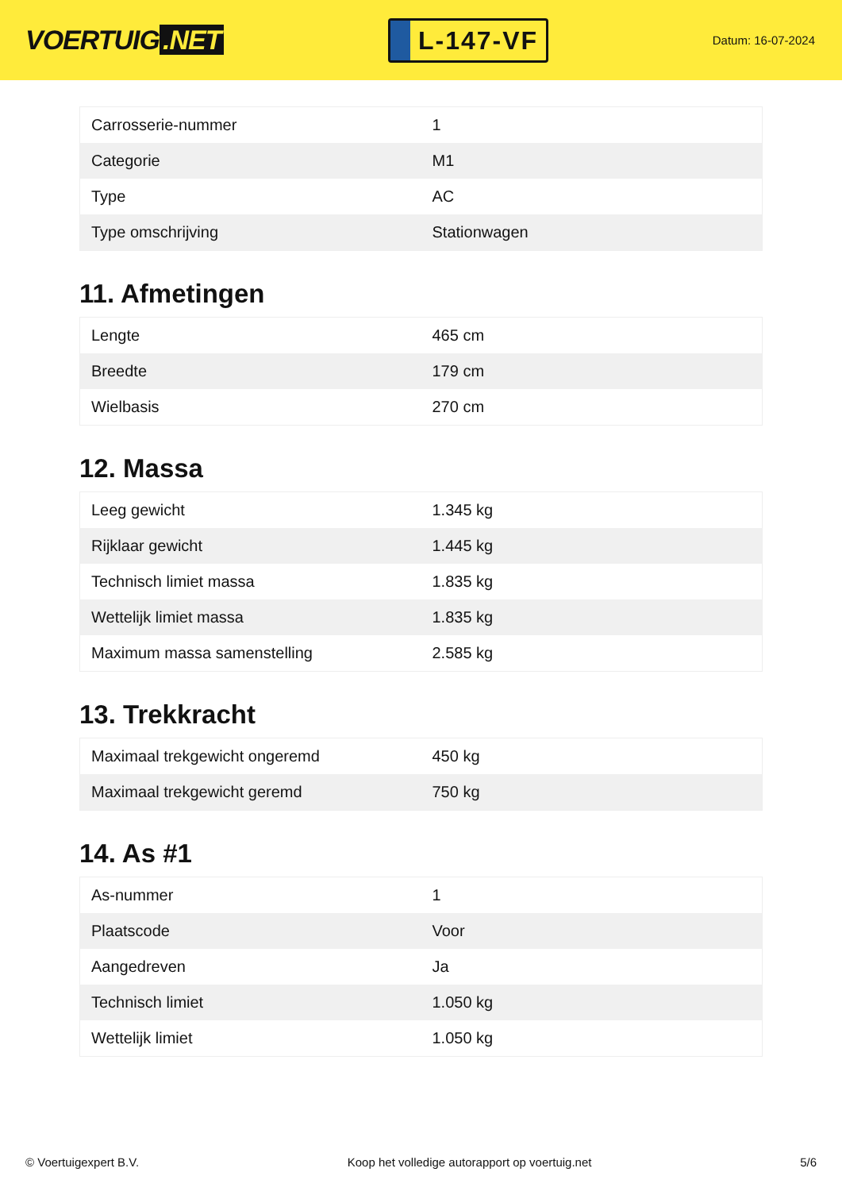VOERTUIG.NET
L-147-VF
Datum: 16-07-2024
| Carrosserie-nummer | 1 |
| Categorie | M1 |
| Type | AC |
| Type omschrijving | Stationwagen |
11. Afmetingen
| Lengte | 465 cm |
| Breedte | 179 cm |
| Wielbasis | 270 cm |
12. Massa
| Leeg gewicht | 1.345 kg |
| Rijklaar gewicht | 1.445 kg |
| Technisch limiet massa | 1.835 kg |
| Wettelijk limiet massa | 1.835 kg |
| Maximum massa samenstelling | 2.585 kg |
13. Trekkracht
| Maximaal trekgewicht ongeremd | 450 kg |
| Maximaal trekgewicht geremd | 750 kg |
14. As #1
| As-nummer | 1 |
| Plaatscode | Voor |
| Aangedreven | Ja |
| Technisch limiet | 1.050 kg |
| Wettelijk limiet | 1.050 kg |
© Voertuigexpert B.V. Koop het volledige autorapport op voertuig.net 5/6